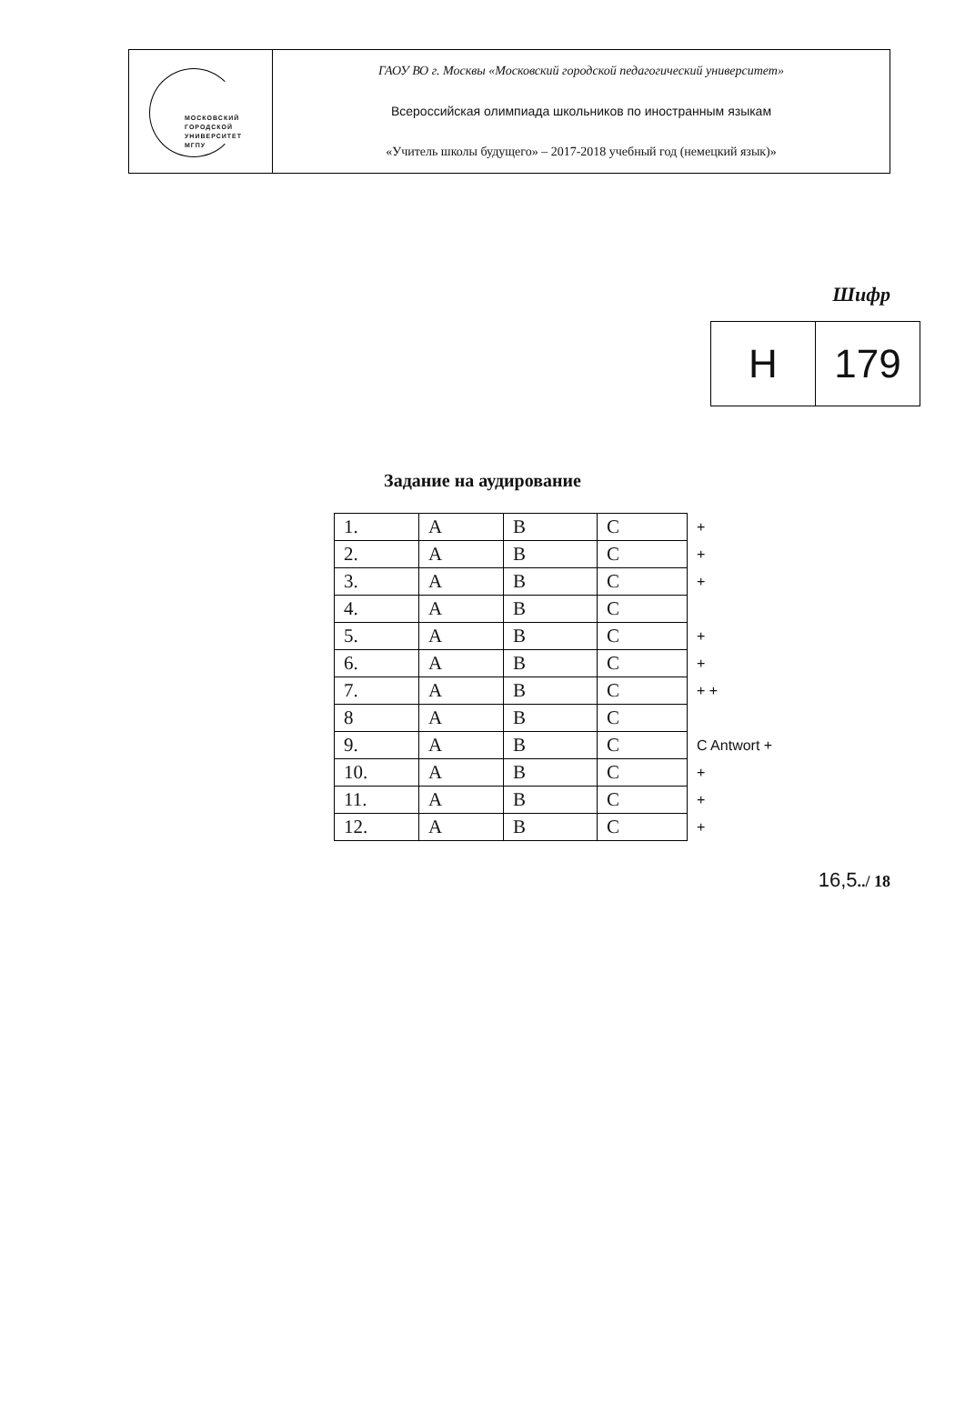| МОСКОВСКИЙ ГОРОДСКОЙ УНИВЕРСИТЕТ МГПУ | ГАОУ ВО г. Москвы «Московский городской педагогический университет» Всероссийская олимпиада школьников по иностранным языкам «Учитель школы будущего» – 2017-2018 учебный год (немецкий язык)» |
Шифр
| H | 179 |
Задание на аудирование
| 1. | A | B | C | + |
| 2. | A | B | C | + |
| 3. | A | B | C | + |
| 4. | A | B | C | |
| 5. | A | B | C | + |
| 6. | A | B | C | + |
| 7. | A | B | C | + + |
| 8 | A | B | C | |
| 9. | A | B | C | C Antwort + |
| 10. | A | B | C | + |
| 11. | A | B | C | + |
| 12. | A | B | C | + |
16,5../ 18